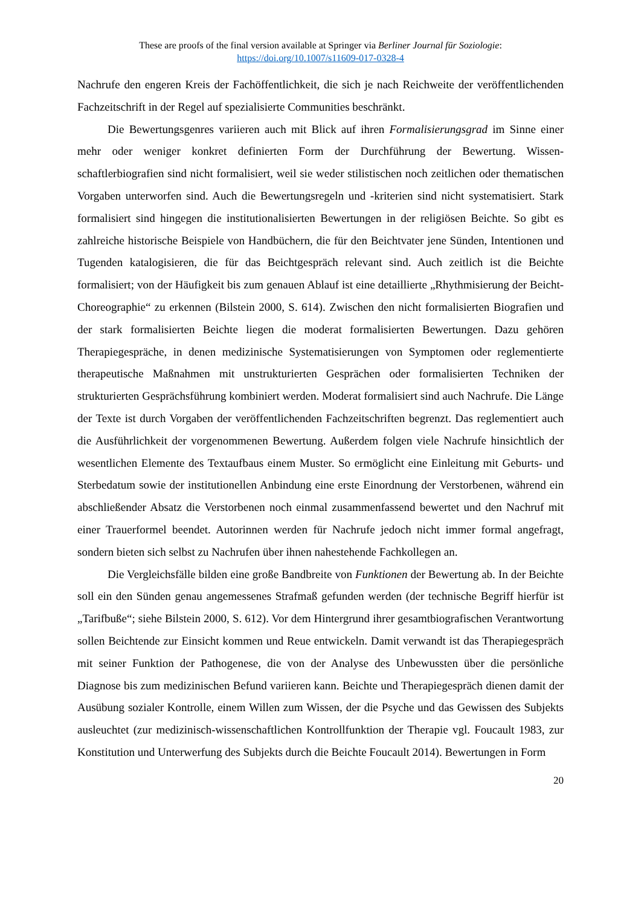These are proofs of the final version available at Springer via Berliner Journal für Soziologie:
https://doi.org/10.1007/s11609-017-0328-4
Nachrufe den engeren Kreis der Fachöffentlichkeit, die sich je nach Reichweite der veröffent­lichenden Fachzeitschrift in der Regel auf spezialisierte Communities beschränkt.
Die Bewertungsgenres variieren auch mit Blick auf ihren Formalisierungsgrad im Sinne einer mehr oder weniger konkret definierten Form der Durchführung der Bewertung. Wissen­schaftlerbiografien sind nicht formalisiert, weil sie weder stilistischen noch zeitlichen oder the­matischen Vorgaben unterworfen sind. Auch die Bewertungsregeln und -kriterien sind nicht systematisiert. Stark formalisiert sind hingegen die institutionalisierten Bewertungen in der re­ligiösen Beichte. So gibt es zahlreiche historische Beispiele von Handbüchern, die für den Beichtvater jene Sünden, Intentionen und Tugenden katalogisieren, die für das Beichtgespräch relevant sind. Auch zeitlich ist die Beichte formalisiert; von der Häufigkeit bis zum genauen Ablauf ist eine detaillierte „Rhythmisierung der Beicht-Choreographie“ zu erkennen (Bilstein 2000, S. 614). Zwischen den nicht formalisierten Biografien und der stark formalisierten Beichte liegen die moderat formalisierten Bewertungen. Dazu gehören Therapiegespräche, in denen medizinische Systematisierungen von Symptomen oder reglementierte therapeutische Maßnahmen mit unstrukturierten Gesprächen oder formalisierten Techniken der strukturierten Gesprächsführung kombiniert werden. Moderat formalisiert sind auch Nachrufe. Die Länge der Texte ist durch Vorgaben der veröffentlichenden Fachzeitschriften begrenzt. Das regle­mentiert auch die Ausführlichkeit der vorgenommenen Bewertung. Außerdem folgen viele Nachrufe hinsichtlich der wesentlichen Elemente des Textaufbaus einem Muster. So ermög­licht eine Einleitung mit Geburts- und Sterbedatum sowie der institutionellen Anbindung eine erste Einordnung der Verstorbenen, während ein abschließender Absatz die Verstorbenen noch einmal zusammenfassend bewertet und den Nachruf mit einer Trauerformel beendet. Autorin­nen werden für Nachrufe jedoch nicht immer formal angefragt, sondern bieten sich selbst zu Nachrufen über ihnen nahestehende Fachkollegen an.
Die Vergleichsfälle bilden eine große Bandbreite von Funktionen der Bewertung ab. In der Beichte soll ein den Sünden genau angemessenes Strafmaß gefunden werden (der techni­sche Begriff hierfür ist „Tarifbuße“; siehe Bilstein 2000, S. 612). Vor dem Hintergrund ihrer gesamtbiografischen Verantwortung sollen Beichtende zur Einsicht kommen und Reue entwi­ckeln. Damit verwandt ist das Therapiegespräch mit seiner Funktion der Pathogenese, die von der Analyse des Unbewussten über die persönliche Diagnose bis zum medizinischen Befund variieren kann. Beichte und Therapiegespräch dienen damit der Ausübung sozialer Kontrolle, einem Willen zum Wissen, der die Psyche und das Gewissen des Subjekts ausleuchtet (zur medizinisch-wissenschaftlichen Kontrollfunktion der Therapie vgl. Foucault 1983, zur Konsti­tution und Unterwerfung des Subjekts durch die Beichte Foucault 2014). Bewertungen in Form
20